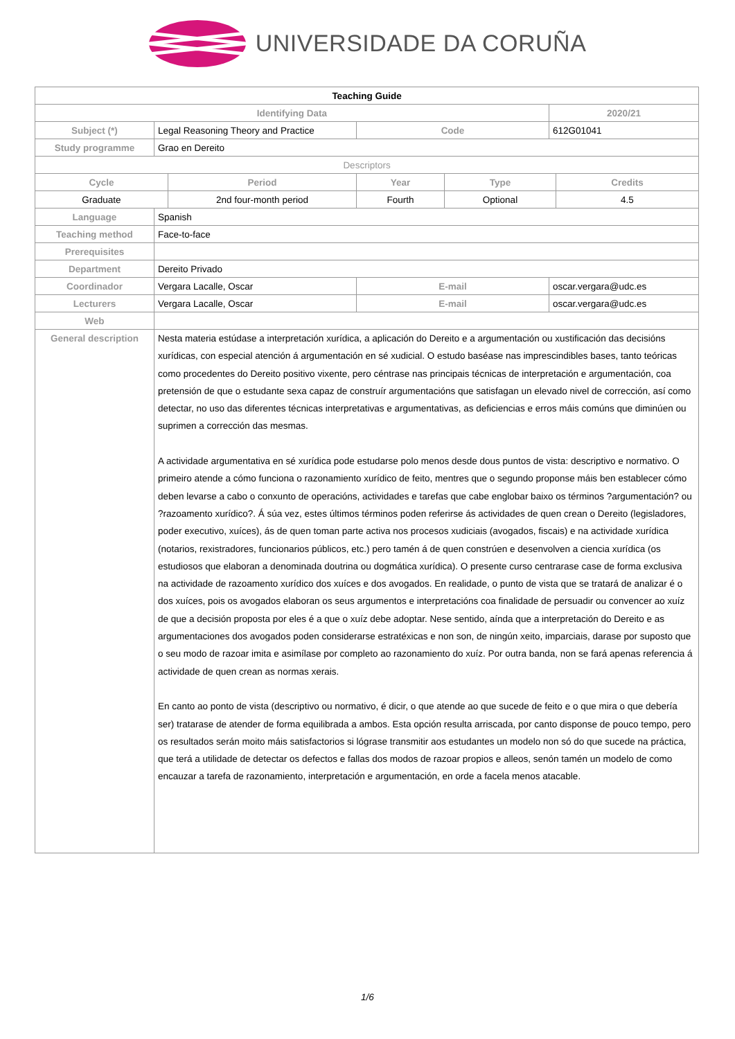UNIVERSIDADE DA CORUÑA
| Teaching Guide | | | | | | |
| --- | --- | --- | --- | --- | --- | --- |
| Identifying Data | | | | | 2020/21 | |
| Subject (*) | Legal Reasoning Theory and Practice | | Code | | 612G01041 | |
| Study programme | Grao en Dereito | | | | | |
| Descriptors | | | | | | |
| Cycle | | Period | Year | Type | | Credits |
| Graduate | | 2nd four-month period | Fourth | Optional | | 4.5 |
| Language | Spanish | | | | | |
| Teaching method | Face-to-face | | | | | |
| Prerequisites | | | | | | |
| Department | Dereito Privado | | | | | |
| Coordinador | Vergara Lacalle, Oscar | | E-mail | | oscar.vergara@udc.es | |
| Lecturers | Vergara Lacalle, Oscar | | E-mail | | oscar.vergara@udc.es | |
| Web | | | | | | |
| General description | Nesta materia estúdase a interpretación xurídica, a aplicación do Dereito e a argumentación ou xustificación das decisións xurídicas, con especial atención á argumentación en sé xudicial. O estudo baséase nas imprescindibles bases, tanto teóricas como procedentes do Dereito positivo vixente, pero céntrase nas principais técnicas de interpretación e argumentación, coa pretensión de que o estudante sexa capaz de construír argumentacións que satisfagan un elevado nivel de corrección, así como detectar, no uso das diferentes técnicas interpretativas e argumentativas, as deficiencias e erros máis comúns que diminúen ou suprimen a corrección das mesmas. A actividade argumentativa en sé xurídica pode estudarse polo menos desde dous puntos de vista: descriptivo e normativo. O primeiro atende a cómo funciona o razonamiento xurídico de feito, mentres que o segundo proponse máis ben establecer cómo deben levarse a cabo o conxunto de operacións, actividades e tarefas que cabe englobar baixo os términos ?argumentación? ou ?razoamento xurídico?. Á súa vez, estes últimos términos poden referirse ás actividades de quen crean o Dereito (legisladores, poder executivo, xuíces), ás de quen toman parte activa nos procesos xudiciais (avogados, fiscais) e na actividade xurídica (notarios, rexistradores, funcionarios públicos, etc.) pero tamén á de quen constrúen e desenvolven a ciencia xurídica (os estudiosos que elaboran a denominada doutrina ou dogmática xurídica). O presente curso centrarase case de forma exclusiva na actividade de razoamento xurídico dos xuíces e dos avogados. En realidade, o punto de vista que se tratará de analizar é o dos xuíces, pois os avogados elaboran os seus argumentos e interpretacións coa finalidade de persuadir ou convencer ao xuíz de que a decisión proposta por eles é a que o xuíz debe adoptar. Nese sentido, aínda que a interpretación do Dereito e as argumentaciones dos avogados poden considerarse estratéxicas e non son, de ningún xeito, imparciais, darase por suposto que o seu modo de razoar imita e asimílase por completo ao razonamiento do xuíz. Por outra banda, non se fará apenas referencia á actividade de quen crean as normas xerais. En canto ao ponto de vista (descriptivo ou normativo, é dicir, o que atende ao que sucede de feito e o que mira o que debería ser) tratarase de atender de forma equilibrada a ambos. Esta opción resulta arriscada, por canto disponse de pouco tempo, pero os resultados serán moito máis satisfactorios si lógrase transmitir aos estudantes un modelo non só do que sucede na práctica, que terá a utilidade de detectar os defectos e fallas dos modos de razoar propios e alleos, senón tamén un modelo de como encauzar a tarefa de razonamiento, interpretación e argumentación, en orde a facela menos atacable. | | | | | |
1/6